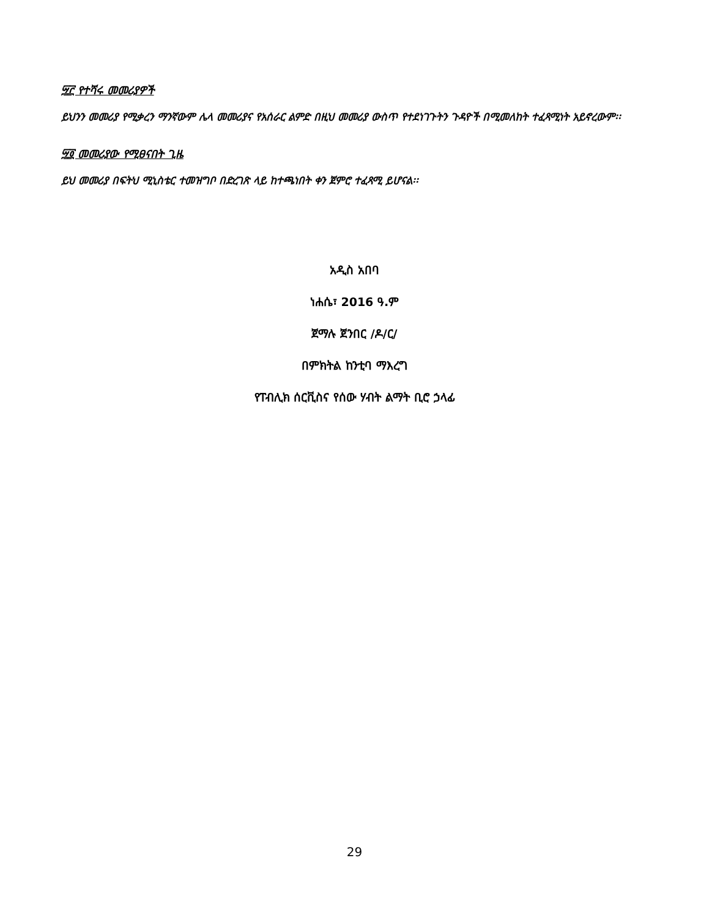፵፫ የተሻሩ መመሪያዎች
ይህንን መመሪያ የሚቃረን ማንኛውም ሌላ መመሪያና የአሰራር ልምድ በዚህ መመሪያ ውስጥ የተደነገጉትን ጉዳዮች በሚመለከት ተፈጻሚነት አይኖረውም፡፡
፵፬ መመሪያው የሚፀናበት ጊዜ
ይህ መመሪያ በፍትህ ሚኒስቴር ተመዝግቦ በድረገጽ ላይ ከተጫነበት ቀን ጀምሮ ተፈጻሚ ይሆናል፡፡
አዲስ አበባ
ነሐሴ፣ 2016 ዓ.ም
ጀማሉ ጀንበር /ዶ/ር/
በምክትል ከንቲባ ማእረግ
የፐብሊክ ሰርቪስና የሰው ሃብት ልማት ቢሮ ኃላፊ
29